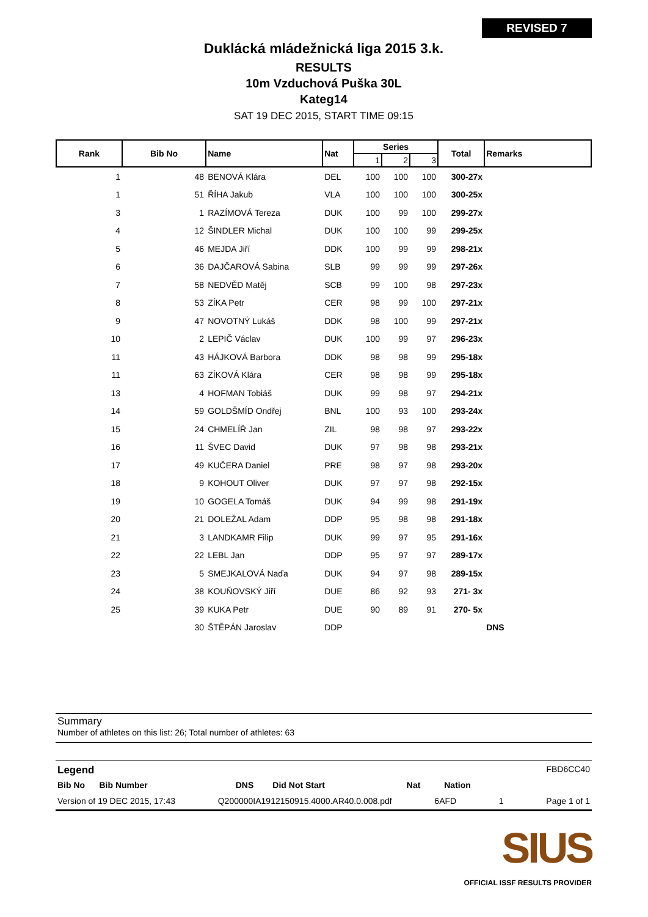REVISED 7
Duklácká mládežnická liga 2015 3.k.
RESULTS
10m Vzduchová Puška 30L
Kateg14
SAT 19 DEC 2015, START TIME 09:15
| Rank | Bib No | Name | Nat | Series | | | Total | Remarks |
| --- | --- | --- | --- | --- | --- | --- | --- | --- |
| | | | | 1 | 2 | 3 | | |
| 1 | 48 | BENOVÁ Klára | DEL | 100 | 100 | 100 | 300-27x | |
| 1 | 51 | ŘÍHA Jakub | VLA | 100 | 100 | 100 | 300-25x | |
| 3 | 1 | RAZÍMOVÁ Tereza | DUK | 100 | 99 | 100 | 299-27x | |
| 4 | 12 | ŠINDLER Michal | DUK | 100 | 100 | 99 | 299-25x | |
| 5 | 46 | MEJDA Jiří | DDK | 100 | 99 | 99 | 298-21x | |
| 6 | 36 | DAJČAROVÁ Sabina | SLB | 99 | 99 | 99 | 297-26x | |
| 7 | 58 | NEDVĚD Matěj | SCB | 99 | 100 | 98 | 297-23x | |
| 8 | 53 | ZÍKA Petr | CER | 98 | 99 | 100 | 297-21x | |
| 9 | 47 | NOVOTNÝ Lukáš | DDK | 98 | 100 | 99 | 297-21x | |
| 10 | 2 | LEPIČ Václav | DUK | 100 | 99 | 97 | 296-23x | |
| 11 | 43 | HÁJKOVÁ Barbora | DDK | 98 | 98 | 99 | 295-18x | |
| 11 | 63 | ZÍKOVÁ Klára | CER | 98 | 98 | 99 | 295-18x | |
| 13 | 4 | HOFMAN Tobiáš | DUK | 99 | 98 | 97 | 294-21x | |
| 14 | 59 | GOLDŠMÍD Ondřej | BNL | 100 | 93 | 100 | 293-24x | |
| 15 | 24 | CHMELÍŘ Jan | ZIL | 98 | 98 | 97 | 293-22x | |
| 16 | 11 | ŠVEC David | DUK | 97 | 98 | 98 | 293-21x | |
| 17 | 49 | KUČERA Daniel | PRE | 98 | 97 | 98 | 293-20x | |
| 18 | 9 | KOHOUT Oliver | DUK | 97 | 97 | 98 | 292-15x | |
| 19 | 10 | GOGELA Tomáš | DUK | 94 | 99 | 98 | 291-19x | |
| 20 | 21 | DOLEŽAL Adam | DDP | 95 | 98 | 98 | 291-18x | |
| 21 | 3 | LANDKAMR Filip | DUK | 99 | 97 | 95 | 291-16x | |
| 22 | 22 | LEBL Jan | DDP | 95 | 97 | 97 | 289-17x | |
| 23 | 5 | SMEJKALOVÁ Naďa | DUK | 94 | 97 | 98 | 289-15x | |
| 24 | 38 | KOUŇOVSKÝ Jiří | DUE | 86 | 92 | 93 | 271- 3x | |
| 25 | 39 | KUKA Petr | DUE | 90 | 89 | 91 | 270- 5x | |
| | 30 | ŠTĚPÁN Jaroslav | DDP | | | | | DNS |
Summary
Number of athletes on this list: 26; Total number of athletes: 63
Legend FBD6CC40
Bib No Bib Number DNS Did Not Start Nat Nation
Version of 19 DEC 2015, 17:43 Q200000IA1912150915.4000.AR40.0.008.pdf 6AFD 1 Page 1 of 1
SIUS
OFFICIAL ISSF RESULTS PROVIDER